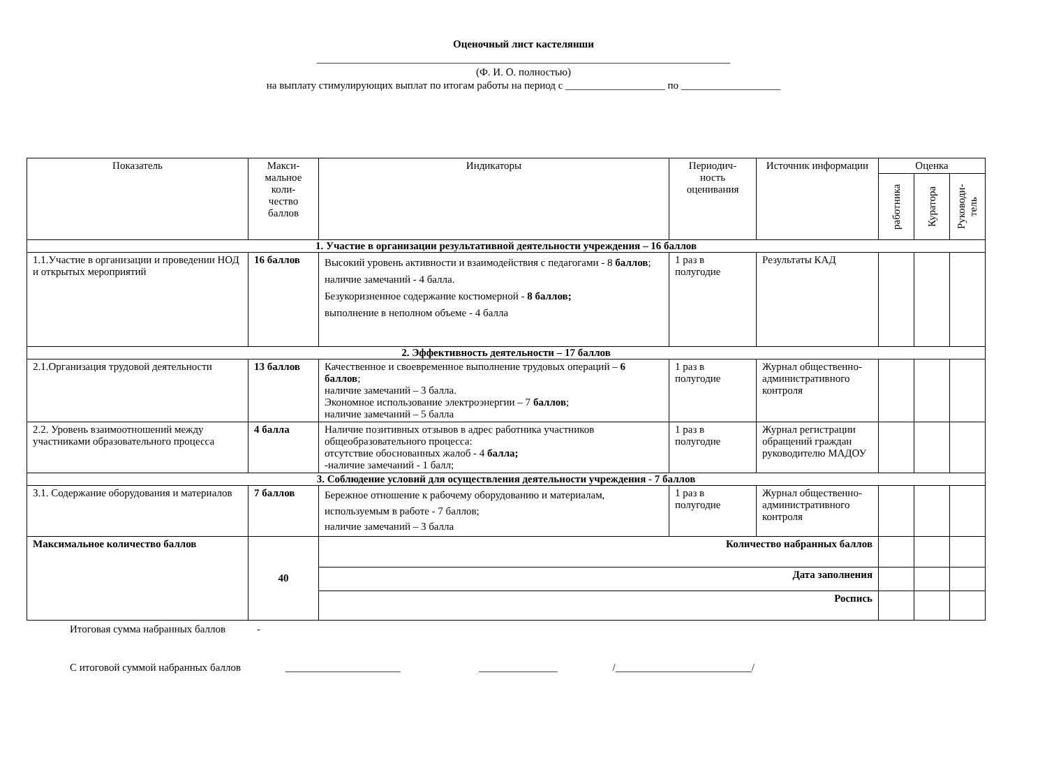Оценочный лист кастелянши
_______________________________________________________________________________
(Ф. И. О. полностью)
на выплату стимулирующих выплат по итогам работы на период с ___________________ по ___________________
| Показатель | Макси- мальное коли- чество баллов | Индикаторы | Периодич- ность оценивания | Источник информации | Оценка | | |
| --- | --- | --- | --- | --- | --- | --- | --- |
| | | | | | работника | Куратора | Руководи-тель |
| 1. Участие в организации результативной деятельности учреждения – 16 баллов | | | | | | | |
| 1.1.Участие в организации и проведении НОД и открытых мероприятий | 16 баллов | Высокий уровень активности и взаимодействия с педагогами - 8 баллов ; наличие замечаний - 4 балла. Безукоризненное содержание костюмерной - 8 баллов; выполнение в неполном объеме - 4 балла | 1 раз в полугодие | Результаты КАД | | | |
| 2. Эффективность деятельности – 17 баллов | | | | | | | |
| 2.1.Организация трудовой деятельности | 13 баллов | Качественное и своевременное выполнение трудовых операций – 6 баллов ; наличие замечаний – 3 балла. Экономное использование электроэнергии – 7 баллов ; наличие замечаний – 5 балла | 1 раз в полугодие | Журнал общественно-административного контроля | | | |
| 2.2. Уровень взаимоотношений между участниками образовательного процесса | 4 балла | Наличие позитивных отзывов в адрес работника участников общеобразовательного процесса: отсутствие обоснованных жалоб - 4 балла; -наличие замечаний - 1 балл; | 1 раз в полугодие | Журнал регистрации обращений граждан руководителю МАДОУ | | | |
| 3. Соблюдение условий для осуществления деятельности учреждения - 7 баллов | | | | | | | |
| 3.1. Содержание оборудования и материалов | 7 баллов | Бережное отношение к рабочему оборудованию и материалам, используемым в работе - 7 баллов; наличие замечаний – 3 балла | 1 раз в полугодие | Журнал общественно-административного контроля | | | |
| Максимальное количество баллов | 40 | Количество набранных баллов | | | | | |
| | | Дата заполнения | | | | | |
| | | Роспись | | | | | |
Итоговая сумма набранных баллов -
С итоговой суммой набранных баллов ______________________ _______________ /__________________________/